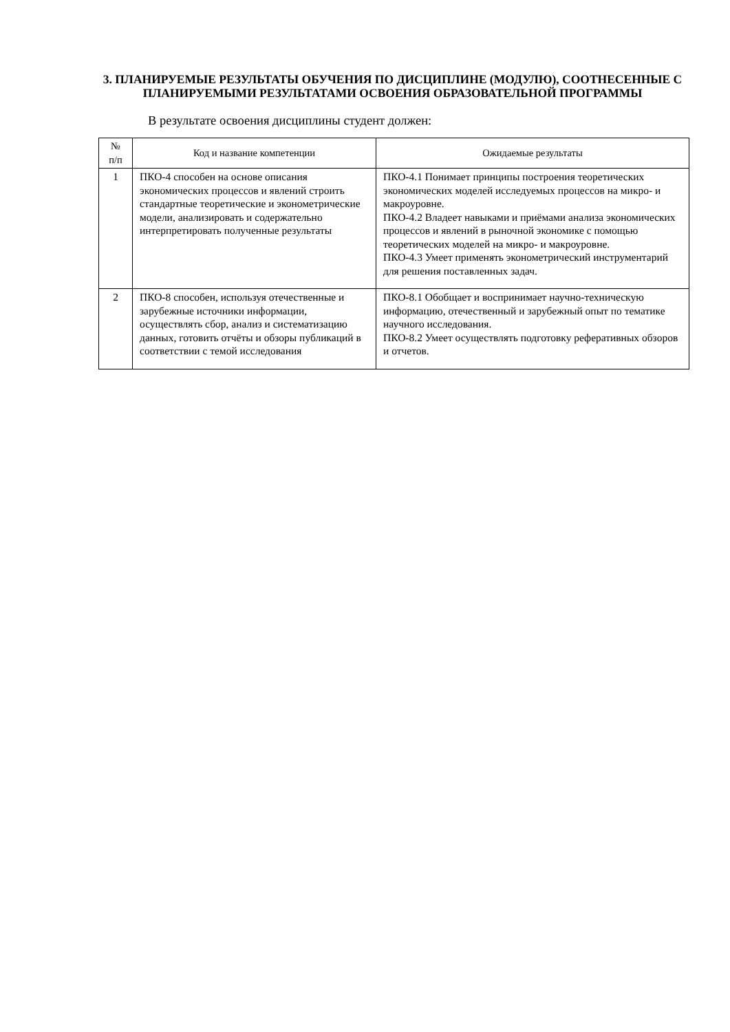3. ПЛАНИРУЕМЫЕ РЕЗУЛЬТАТЫ ОБУЧЕНИЯ ПО ДИСЦИПЛИНЕ (МОДУЛЮ), СООТНЕСЕННЫЕ С ПЛАНИРУЕМЫМИ РЕЗУЛЬТАТАМИ ОСВОЕНИЯ ОБРАЗОВАТЕЛЬНОЙ ПРОГРАММЫ
В результате освоения дисциплины студент должен:
| № п/п | Код и название компетенции | Ожидаемые результаты |
| --- | --- | --- |
| 1 | ПКО-4 способен на основе описания экономических процессов и явлений строить стандартные теоретические и эконометрические модели, анализировать и содержательно интерпретировать полученные результаты | ПКО-4.1 Понимает принципы построения теоретических экономических моделей исследуемых процессов на микро- и макроуровне. ПКО-4.2 Владеет навыками и приёмами анализа экономических процессов и явлений в рыночной экономике с помощью теоретических моделей на микро- и макроуровне. ПКО-4.3 Умеет применять эконометрический инструментарий для решения поставленных задач. |
| 2 | ПКО-8 способен, используя отечественные и зарубежные источники информации, осуществлять сбор, анализ и систематизацию данных, готовить отчёты и обзоры публикаций в соответствии с темой исследования | ПКО-8.1 Обобщает и воспринимает научно-техническую информацию, отечественный и зарубежный опыт по тематике научного исследования. ПКО-8.2 Умеет осуществлять подготовку реферативных обзоров и отчетов. |